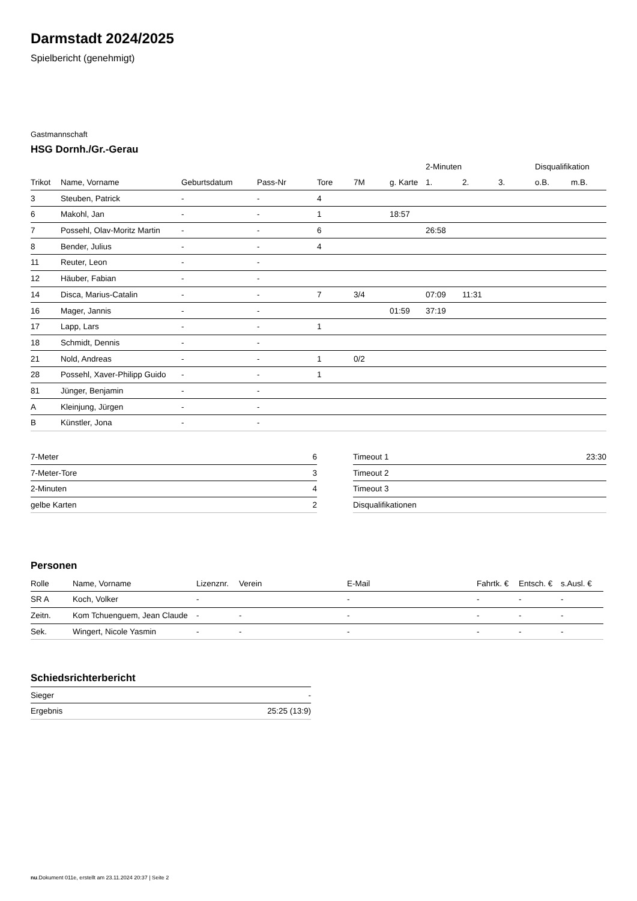Darmstadt 2024/2025
Spielbericht (genehmigt)
Gastmannschaft
HSG Dornh./Gr.-Gerau
| | | | | | | | 2-Minuten | | | Disqualifikation | |
| --- | --- | --- | --- | --- | --- | --- | --- | --- | --- | --- | --- |
| Trikot | Name, Vorname | Geburtsdatum | Pass-Nr | Tore | 7M | g. Karte | 1. | 2. | 3. | o.B. | m.B. |
| 3 | Steuben, Patrick | - | - | 4 | | | | | | | |
| 6 | Makohl, Jan | - | - | 1 | | 18:57 | | | | | |
| 7 | Possehl, Olav-Moritz Martin | - | - | 6 | | | 26:58 | | | | |
| 8 | Bender, Julius | - | - | 4 | | | | | | | |
| 11 | Reuter, Leon | - | - | | | | | | | | |
| 12 | Häuber, Fabian | - | - | | | | | | | | |
| 14 | Disca, Marius-Catalin | - | - | 7 | 3/4 | | 07:09 | 11:31 | | | |
| 16 | Mager, Jannis | - | - | | | 01:59 | 37:19 | | | | |
| 17 | Lapp, Lars | - | - | 1 | | | | | | | |
| 18 | Schmidt, Dennis | - | - | | | | | | | | |
| 21 | Nold, Andreas | - | - | 1 | 0/2 | | | | | | |
| 28 | Possehl, Xaver-Philipp Guido | - | - | 1 | | | | | | | |
| 81 | Jünger, Benjamin | - | - | | | | | | | | |
| A | Kleinjung, Jürgen | - | - | | | | | | | | |
| B | Künstler, Jona | - | - | | | | | | | | |
| 7-Meter | 6 |
| 7-Meter-Tore | 3 |
| 2-Minuten | 4 |
| gelbe Karten | 2 |
| Timeout 1 | 23:30 |
| Timeout 2 | |
| Timeout 3 | |
| Disqualifikationen | |
Personen
| Rolle | Name, Vorname | Lizenznr. | Verein | E-Mail | Fahrtk. € | Entsch. € | s.Ausl. € |
| --- | --- | --- | --- | --- | --- | --- | --- |
| SR A | Koch, Volker | - | | - | - | - | - |
| Zeitn. | Kom Tchuenguem, Jean Claude | - | - | - | - | - | - |
| Sek. | Wingert, Nicole Yasmin | - | - | - | - | - | - |
Schiedsrichterbericht
| Sieger | - |
| Ergebnis | 25:25 (13:9) |
nu.Dokument 011e, erstellt am 23.11.2024 20:37 | Seite 2